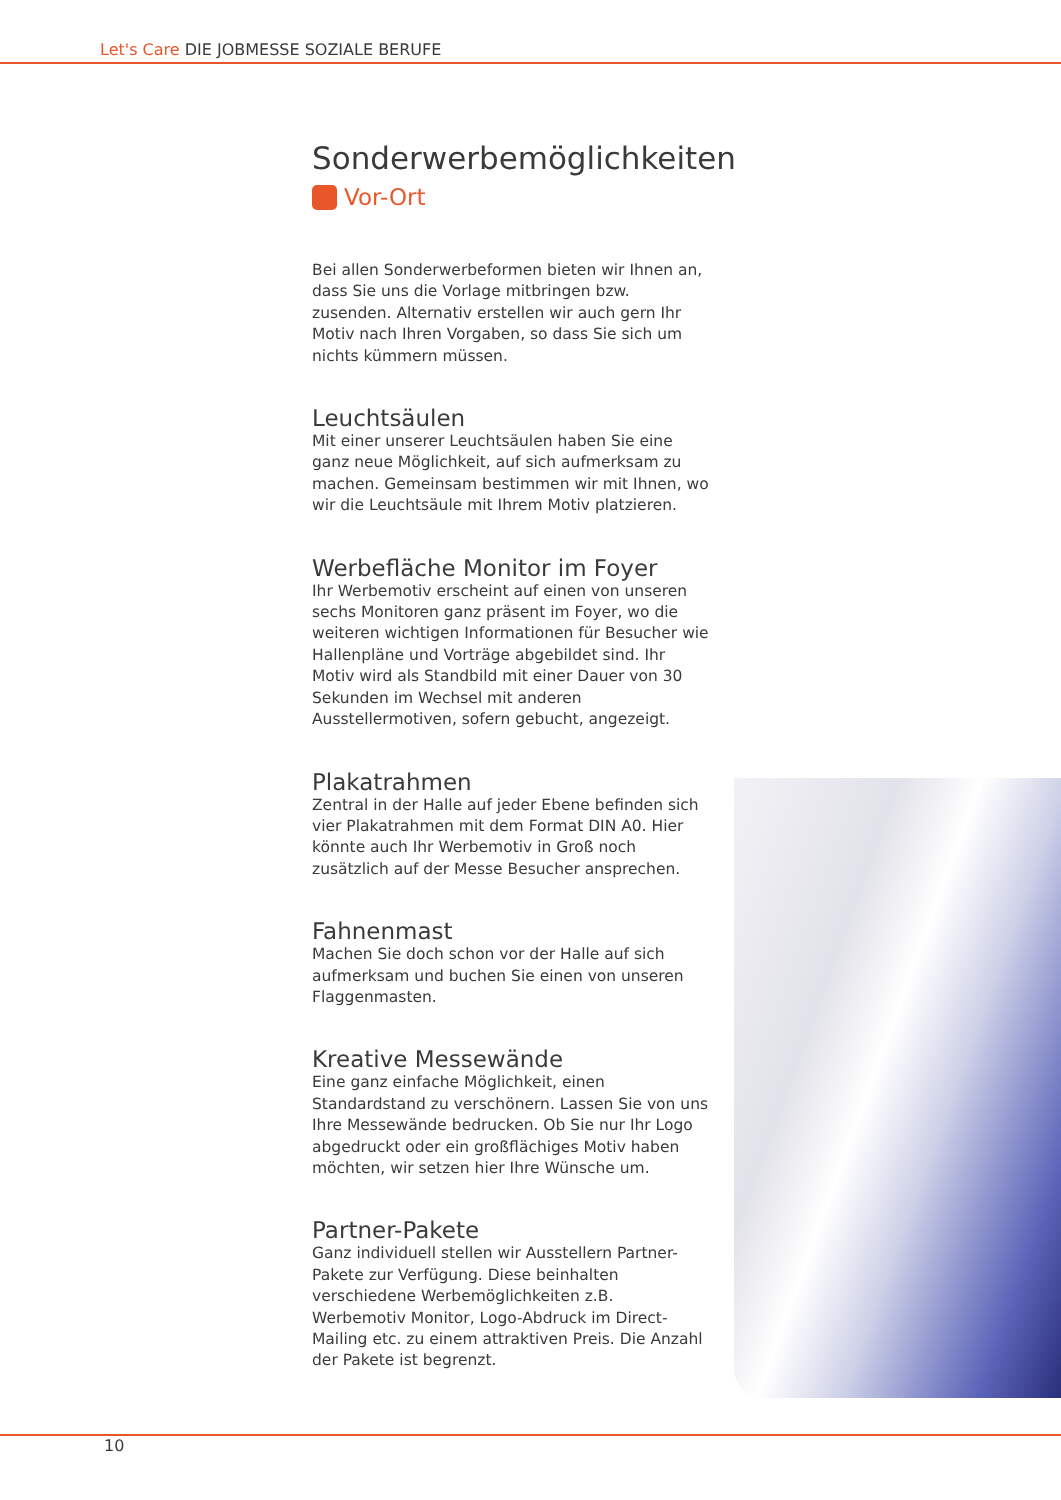Let's Care DIE JOBMESSE SOZIALE BERUFE
Sonderwerbemöglichkeiten
Vor-Ort
Bei allen Sonderwerbeformen bieten wir Ihnen an, dass Sie uns die Vorlage mitbringen bzw. zusenden. Alternativ erstellen wir auch gern Ihr Motiv nach Ihren Vorgaben, so dass Sie sich um nichts kümmern müssen.
Leuchtsäulen
Mit einer unserer Leuchtsäulen haben Sie eine ganz neue Möglichkeit, auf sich aufmerksam zu machen. Gemeinsam bestimmen wir mit Ihnen, wo wir die Leuchtsäule mit Ihrem Motiv platzieren.
Werbefläche Monitor im Foyer
Ihr Werbemotiv erscheint auf einen von unseren sechs Monitoren ganz präsent im Foyer, wo die weiteren wichtigen Informationen für Besucher wie Hallenpläne und Vorträge abgebildet sind. Ihr Motiv wird als Standbild mit einer Dauer von 30 Sekunden im Wechsel mit anderen Ausstellermotiven, sofern gebucht, angezeigt.
Plakatrahmen
Zentral in der Halle auf jeder Ebene befinden sich vier Plakatrahmen mit dem Format DIN A0. Hier könnte auch Ihr Werbemotiv in Groß noch zusätzlich auf der Messe Besucher ansprechen.
Fahnenmast
Machen Sie doch schon vor der Halle auf sich aufmerksam und buchen Sie einen von unseren Flaggenmasten.
Kreative Messewände
Eine ganz einfache Möglichkeit, einen Standardstand zu verschönern. Lassen Sie von uns Ihre Messewände bedrucken. Ob Sie nur Ihr Logo abgedruckt oder ein großflächiges Motiv haben möchten, wir setzen hier Ihre Wünsche um.
Partner-Pakete
Ganz individuell stellen wir Ausstellern Partner-Pakete zur Verfügung. Diese beinhalten verschiedene Werbemöglichkeiten z.B. Werbemotiv Monitor, Logo-Abdruck im Direct-Mailing etc. zu einem attraktiven Preis. Die Anzahl der Pakete ist begrenzt.
10